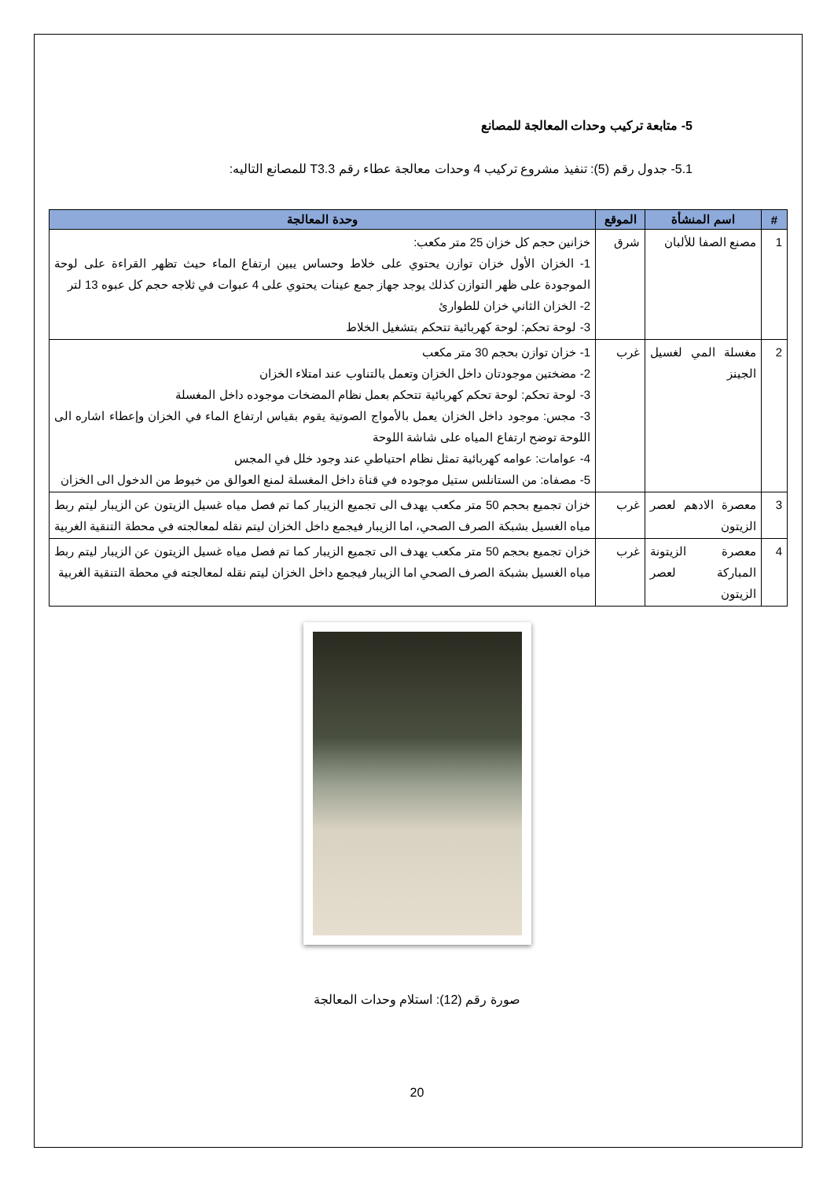5- متابعة تركيب وحدات المعالجة للمصانع
5.1- جدول رقم (5): تنفيذ مشروع تركيب 4 وحدات معالجة عطاء رقم T3.3 للمصانع التاليه:
| # | اسم المنشأة | الموقع | وحدة المعالجة |
| --- | --- | --- | --- |
| 1 | مصنع الصفا للألبان | شرق | خزانين حجم كل خزان 25 متر مكعب: 1- الخزان الأول خزان توازن يحتوي على خلاط وحساس يبين ارتفاع الماء حيث تظهر القراءة على لوحة الموجودة على ظهر التوازن كذلك يوجد جهاز جمع عينات يحتوي على 4 عبوات في ثلاجه حجم كل عبوه 13 لتر 2- الخزان الثاني خزان للطوارئ 3- لوحة تحكم: لوحة كهربائية تتحكم بتشغيل الخلاط |
| 2 | مغسلة المي لغسيل الجينز | غرب | 1- خزان توازن بحجم 30 متر مكعب 2- مضختين موجودتان داخل الخزان وتعمل بالتناوب عند امتلاء الخزان 3- لوحة تحكم: لوحة تحكم كهربائية تتحكم بعمل نظام المضخات موجوده داخل المغسلة 3- مجس: موجود داخل الخزان يعمل بالأمواج الصوتية يقوم بقياس ارتفاع الماء في الخزان وإعطاء اشاره الى اللوحة توضح ارتفاع المياه على شاشة اللوحة 4- عوامات: عوامه كهربائية تمثل نظام احتياطي عند وجود خلل في المجس 5- مصفاه: من الستانلس ستيل موجوده في قناة داخل المغسلة لمنع العوالق من خيوط من الدخول الى الخزان |
| 3 | معصرة الادهم لعصر الزيتون | غرب | خزان تجميع بحجم 50 متر مكعب يهدف الى تجميع الزيبار كما تم فصل مياه غسيل الزيتون عن الزيبار ليتم ربط مياه الغسيل بشبكة الصرف الصحي، اما الزيبار فيجمع داخل الخزان ليتم نقله لمعالجته في محطة التنقية الغربية |
| 4 | معصرة الزيتونة المباركة لعصر الزيتون | غرب | خزان تجميع بحجم 50 متر مكعب يهدف الى تجميع الزيبار كما تم فصل مياه غسيل الزيتون عن الزيبار ليتم ربط مياه الغسيل بشبكة الصرف الصحي اما الزيبار فيجمع داخل الخزان ليتم نقله لمعالجته في محطة التنقية الغربية |
صورة رقم (12): استلام وحدات المعالجة
20